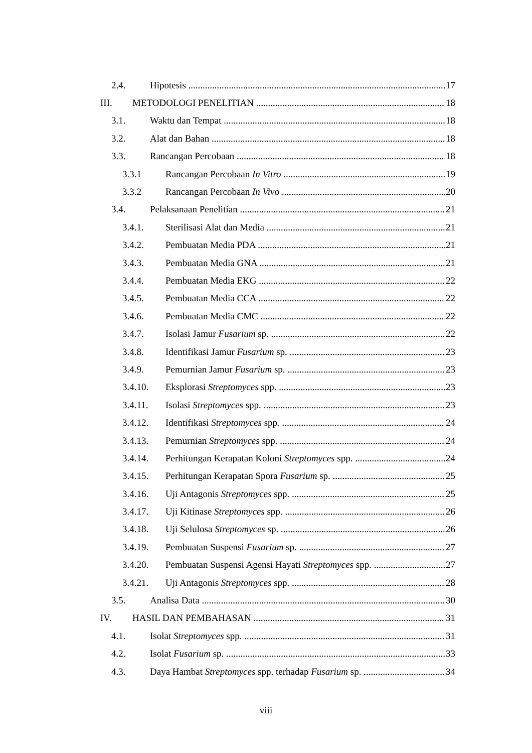2.4. Hipotesis 17
III. METODOLOGI PENELITIAN 18
3.1. Waktu dan Tempat 18
3.2. Alat dan Bahan 18
3.3. Rancangan Percobaan 18
3.3.1 Rancangan Percobaan In Vitro 19
3.3.2 Rancangan Percobaan In Vivo 20
3.4. Pelaksanaan Penelitian 21
3.4.1. Sterilisasi Alat dan Media 21
3.4.2. Pembuatan Media PDA 21
3.4.3. Pembuatan Media GNA 21
3.4.4. Pembuatan Media EKG 22
3.4.5. Pembuatan Media CCA 22
3.4.6. Pembuatan Media CMC 22
3.4.7. Isolasi Jamur Fusarium sp. 22
3.4.8. Identifikasi Jamur Fusarium sp. 23
3.4.9. Pemurnian Jamur Fusarium sp. 23
3.4.10. Eksplorasi Streptomyces spp. 23
3.4.11. Isolasi Streptomyces spp. 23
3.4.12. Identifikasi Streptomyces spp. 24
3.4.13. Pemurnian Streptomyces spp. 24
3.4.14. Perhitungan Kerapatan Koloni Streptomyces spp. 24
3.4.15. Perhitungan Kerapatan Spora Fusarium sp. 25
3.4.16. Uji Antagonis Streptomyces spp. 25
3.4.17. Uji Kitinase Streptomyces spp. 26
3.4.18. Uji Selulosa Streptomyces sp. 26
3.4.19. Pembuatan Suspensi Fusarium sp. 27
3.4.20. Pembuatan Suspensi Agensi Hayati Streptomyces spp. 27
3.4.21. Uji Antagonis Streptomyces spp. 28
3.5. Analisa Data 30
IV. HASIL DAN PEMBAHASAN 31
4.1. Isolat Streptomyces spp. 31
4.2. Isolat Fusarium sp. 33
4.3. Daya Hambat Streptomyces spp. terhadap Fusarium sp. 34
viii